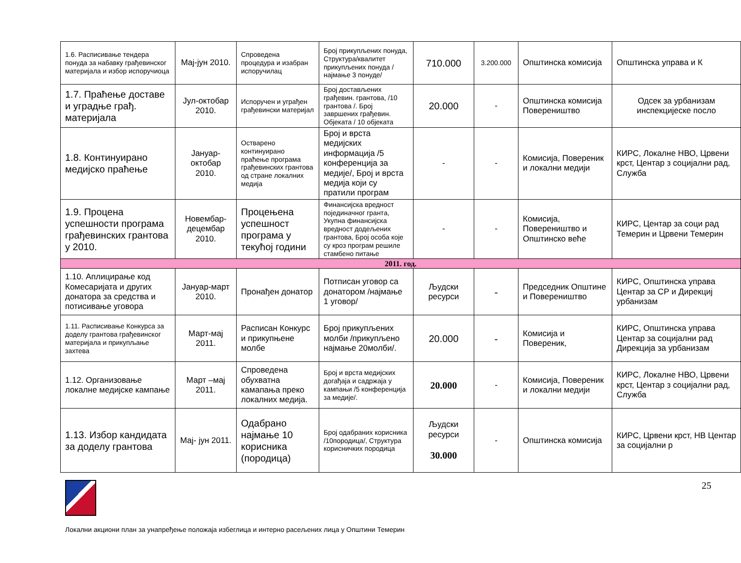| 1.6. Расписивање тендера понуда за набавку грађевинског материјала и избор испоручиоца | Мај-јун 2010. | Спроведена процедура и изабран испоручилац | Број прикупљених понуда, Структура/квалитет прикупљених понуда /најмање 3 понуде/ | 710.000 | 3.200.000 | Општинска комисија | Општинска управа и К |
| 1.7. Праћење доставе и уградње грађ. материјала | Јул-октобар 2010. | Испоручен и уграђен грађевински материјал | Број достављених грађевин. грантова, /10 грантова /. Број завршених грађевин. Објеката / 10 објеката | 20.000 | - | Општинска комисија Повереништво | Одсек за урбанизам инспекцијеске посло |
| 1.8. Континуирано медијско праћење | Јануар-октобар 2010. | Остварено континуирано праћење програма грађевинских грантова од стране локалних медија | Број и врста медијских информација /5 конференција за медије/, Број и врста медија који су пратили програм | - | - | Комисија, Повереник и локални медији | КИРС, Локалне НВО, Црвени крст, Центар з социјални рад, Служба |
| 1.9. Процена успешности програма грађевинских грантова у 2010. | Новембар-децембар 2010. | Процењена успешност програма у текућој години | Финансијска вредност појединачног гранта, Укупна финансијска вредност додељених грантова, Број особа које су кроз програм решиле стамбено питање | - | - | Комисија, Повереништво и Општинско веће | КИРС, Центар за соци рад Темерин и Црвени Темерин |
| 2011. год. | | | | | | | |
| 1.10. Аплицирање код Комесаријата и других донатора за средства и потисивање уговора | Јануар-март 2010. | Пронађен донатор | Потписан уговор са донатором /најмање 1 уговор/ | Људски ресурси | - | Председник Општине и Повереништво | КИРС, Општинска управа Центар за СР и Дирекциј урбанизам |
| 1.11. Расписивање Конкурса за доделу грантова грађевинског материјала и прикупљање захтева | Март-мај 2011. | Расписан Конкурс и прикупњене молбе | Број прикупљених молби /прикупљено најмање 20молби/. | 20.000 | - | Комисија и Повереник, | КИРС, Општинска управа Центар за социјални рад Дирекција за урбанизам |
| 1.12. Организовање локалне медијске кампање | Март –мај 2011. | Спроведена обухватна камапања преко локалних медија. | Број и врста медијских догађаја и садржаја у кампањи /5 конференција за медије/. | 20.000 | - | Комисија, Повереник и локални медији | КИРС, Локалне НВО, Црвени крст, Центар з социјални рад, Служба |
| 1.13. Избор кандидата за доделу грантова | Мај- јун 2011. | Одабрано најмање 10 корисника (породица) | Број одабраних корисника /10породица/, Структура корисничких породица | Људски ресурси 30.000 | - | Општинска комисија | КИРС, Црвени крст, НВ Центар за социјални р |
25
Локални акциони план за унапређење положаја избеглица и интерно расељених лица у Општини Темерин